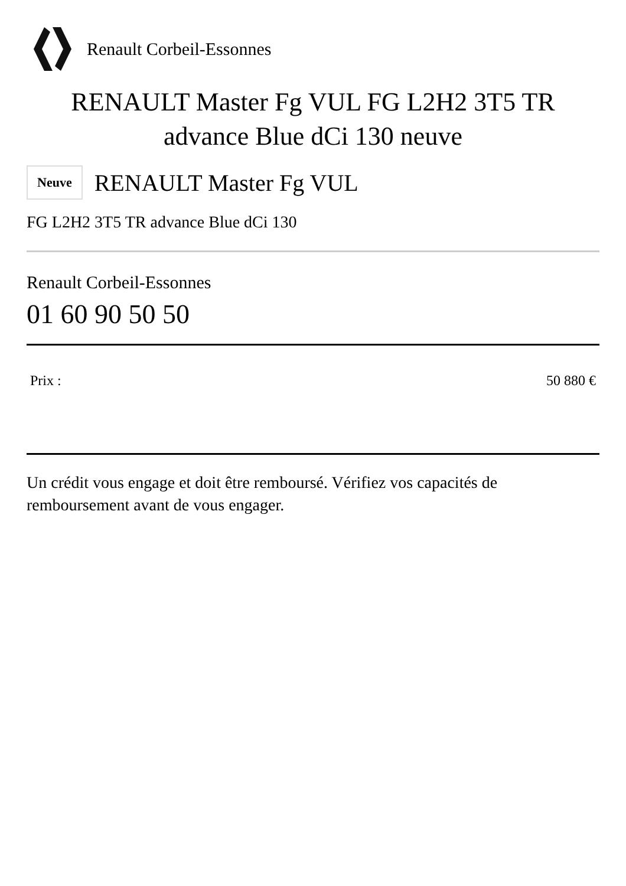Renault Corbeil-Essonnes
RENAULT Master Fg VUL FG L2H2 3T5 TR advance Blue dCi 130 neuve
Neuve
RENAULT Master Fg VUL
FG L2H2 3T5 TR advance Blue dCi 130
Renault Corbeil-Essonnes
01 60 90 50 50
Prix : 50 880 €
Un crédit vous engage et doit être remboursé. Vérifiez vos capacités de remboursement avant de vous engager.